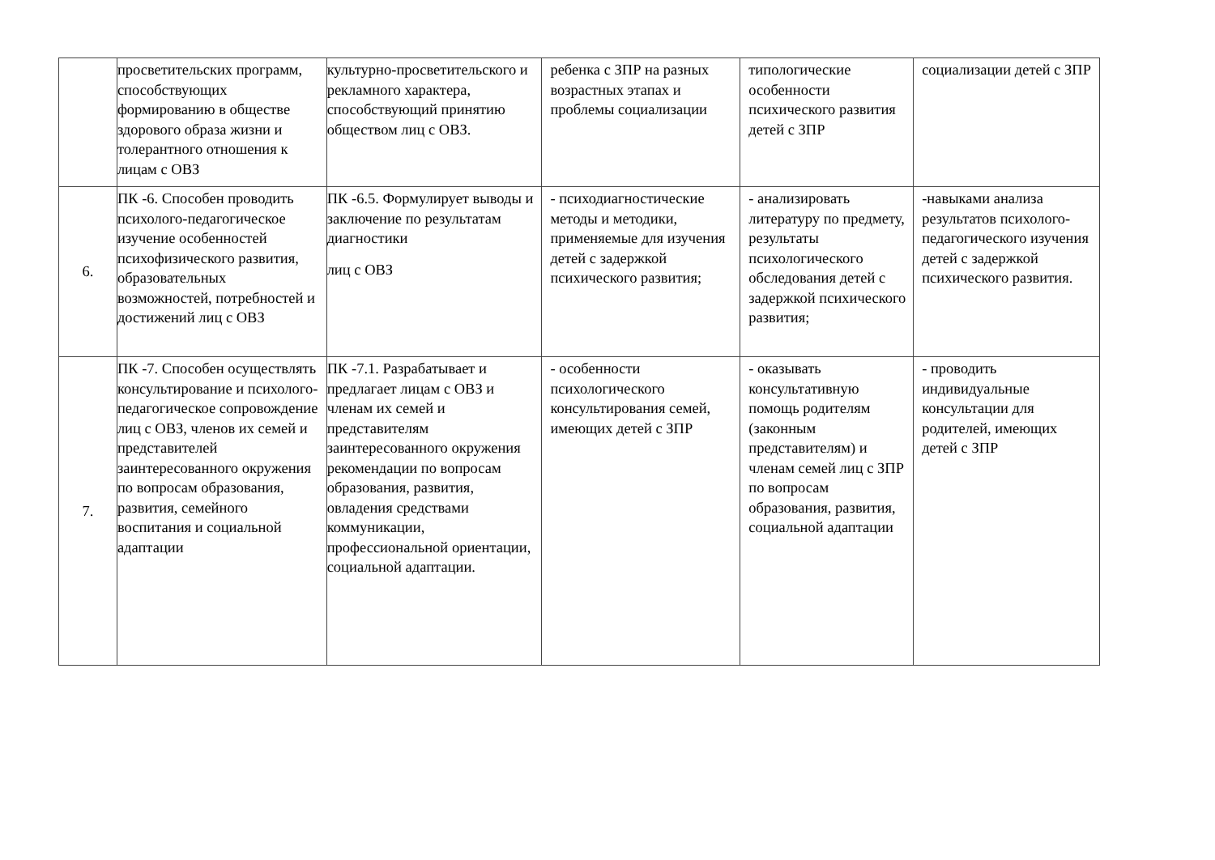| | просветительских программ, способствующих формированию в обществе здорового образа жизни и толерантного отношения к лицам с ОВЗ | культурно-просветительского и рекламного характера, способствующий принятию обществом лиц с ОВЗ. | ребенка с ЗПР на разных возрастных этапах и проблемы социализации | типологические особенности психического развития детей с ЗПР | социализации детей с ЗПР |
| 6. | ПК -6. Способен проводить психолого-педагогическое изучение особенностей психофизического развития, образовательных возможностей, потребностей и достижений лиц с ОВЗ | ПК -6.5. Формулирует выводы и заключение по результатам диагностики лиц с ОВЗ | - психодиагностические методы и методики, применяемые для изучения детей с задержкой психического развития; | - анализировать литературу по предмету, результаты психологического обследования детей с задержкой психического развития; | -навыками анализа результатов психолого-педагогического изучения детей с задержкой психического развития. |
| 7. | ПК -7. Способен осуществлять консультирование и психолого- педагогическое сопровождение лиц с ОВЗ, членов их семей и представителей заинтересованного окружения по вопросам образования, развития, семейного воспитания и социальной адаптации | ПК -7.1. Разрабатывает и предлагает лицам с ОВЗ и членам их семей и представителям заинтересованного окружения рекомендации по вопросам образования, развития, овладения средствами коммуникации, профессиональной ориентации, социальной адаптации. | - особенности психологического консультирования семей, имеющих детей с ЗПР | - оказывать консультативную помощь родителям (законным представителям) и членам семей лиц с ЗПР по вопросам образования, развития, социальной адаптации | - проводить индивидуальные консультации для родителей, имеющих детей с ЗПР |